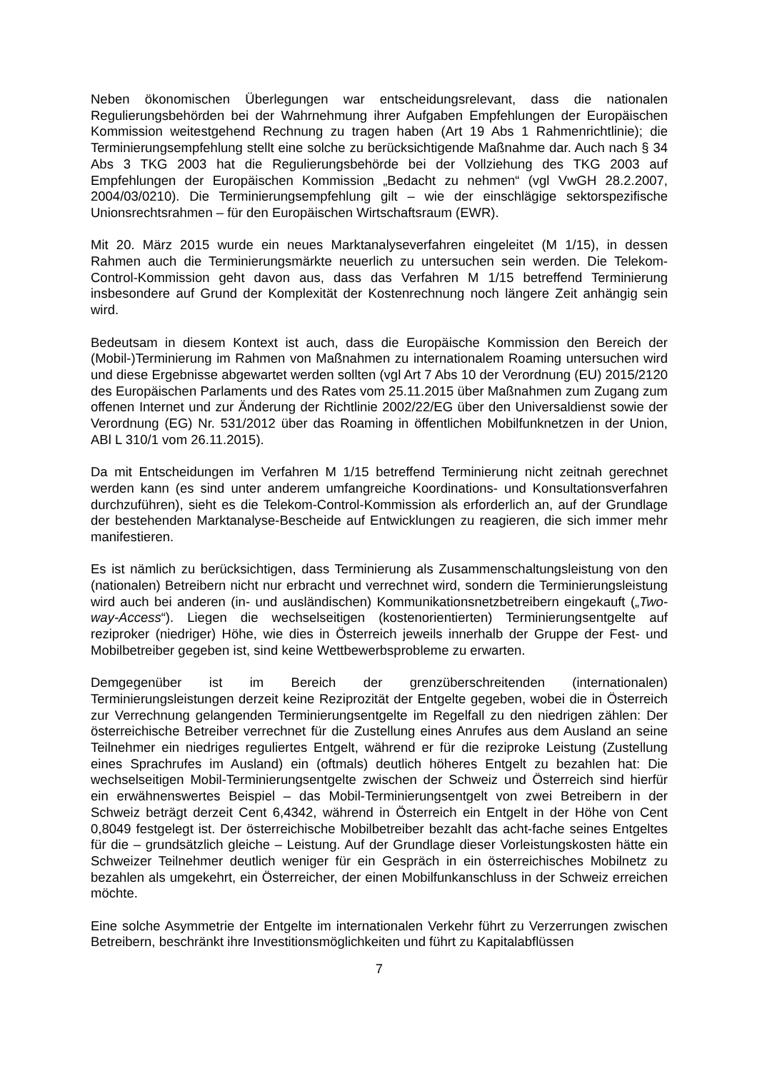Neben ökonomischen Überlegungen war entscheidungsrelevant, dass die nationalen Regulierungsbehörden bei der Wahrnehmung ihrer Aufgaben Empfehlungen der Europäischen Kommission weitestgehend Rechnung zu tragen haben (Art 19 Abs 1 Rahmenrichtlinie); die Terminierungsempfehlung stellt eine solche zu berücksichtigende Maßnahme dar. Auch nach § 34 Abs 3 TKG 2003 hat die Regulierungsbehörde bei der Vollziehung des TKG 2003 auf Empfehlungen der Europäischen Kommission „Bedacht zu nehmen“ (vgl VwGH 28.2.2007, 2004/03/0210). Die Terminierungsempfehlung gilt – wie der einschlägige sektorspezifische Unionsrechtsrahmen – für den Europäischen Wirtschaftsraum (EWR).
Mit 20. März 2015 wurde ein neues Marktanalyseverfahren eingeleitet (M 1/15), in dessen Rahmen auch die Terminierungsmärkte neuerlich zu untersuchen sein werden. Die Telekom-Control-Kommission geht davon aus, dass das Verfahren M 1/15 betreffend Terminierung insbesondere auf Grund der Komplexität der Kostenrechnung noch längere Zeit anhängig sein wird.
Bedeutsam in diesem Kontext ist auch, dass die Europäische Kommission den Bereich der (Mobil-)Terminierung im Rahmen von Maßnahmen zu internationalem Roaming untersuchen wird und diese Ergebnisse abgewartet werden sollten (vgl Art 7 Abs 10 der Verordnung (EU) 2015/2120 des Europäischen Parlaments und des Rates vom 25.11.2015 über Maßnahmen zum Zugang zum offenen Internet und zur Änderung der Richtlinie 2002/22/EG über den Universaldienst sowie der Verordnung (EG) Nr. 531/2012 über das Roaming in öffentlichen Mobilfunknetzen in der Union, ABl L 310/1 vom 26.11.2015).
Da mit Entscheidungen im Verfahren M 1/15 betreffend Terminierung nicht zeitnah gerechnet werden kann (es sind unter anderem umfangreiche Koordinations- und Konsultationsverfahren durchzuführen), sieht es die Telekom-Control-Kommission als erforderlich an, auf der Grundlage der bestehenden Marktanalyse-Bescheide auf Entwicklungen zu reagieren, die sich immer mehr manifestieren.
Es ist nämlich zu berücksichtigen, dass Terminierung als Zusammenschaltungsleistung von den (nationalen) Betreibern nicht nur erbracht und verrechnet wird, sondern die Terminierungsleistung wird auch bei anderen (in- und ausländischen) Kommunikationsnetzbetreibern eingekauft („Two-way-Access“). Liegen die wechselseitigen (kostenorientierten) Terminierungsentgelte auf reziproker (niedriger) Höhe, wie dies in Österreich jeweils innerhalb der Gruppe der Fest- und Mobilbetreiber gegeben ist, sind keine Wettbewerbsprobleme zu erwarten.
Demgegenüber ist im Bereich der grenzüberschreitenden (internationalen) Terminierungsleistungen derzeit keine Reziprozität der Entgelte gegeben, wobei die in Österreich zur Verrechnung gelangenden Terminierungsentgelte im Regelfall zu den niedrigen zählen: Der österreichische Betreiber verrechnet für die Zustellung eines Anrufes aus dem Ausland an seine Teilnehmer ein niedriges reguliertes Entgelt, während er für die reziproke Leistung (Zustellung eines Sprachrufes im Ausland) ein (oftmals) deutlich höheres Entgelt zu bezahlen hat: Die wechselseitigen Mobil-Terminierungsentgelte zwischen der Schweiz und Österreich sind hierfür ein erwähnenswertes Beispiel – das Mobil-Terminierungsentgelt von zwei Betreibern in der Schweiz beträgt derzeit Cent 6,4342, während in Österreich ein Entgelt in der Höhe von Cent 0,8049 festgelegt ist. Der österreichische Mobilbetreiber bezahlt das acht-fache seines Entgeltes für die – grundsätzlich gleiche – Leistung. Auf der Grundlage dieser Vorleistungskosten hätte ein Schweizer Teilnehmer deutlich weniger für ein Gespräch in ein österreichisches Mobilnetz zu bezahlen als umgekehrt, ein Österreicher, der einen Mobilfunkanschluss in der Schweiz erreichen möchte.
Eine solche Asymmetrie der Entgelte im internationalen Verkehr führt zu Verzerrungen zwischen Betreibern, beschränkt ihre Investitionsmöglichkeiten und führt zu Kapitalabflüssen
7